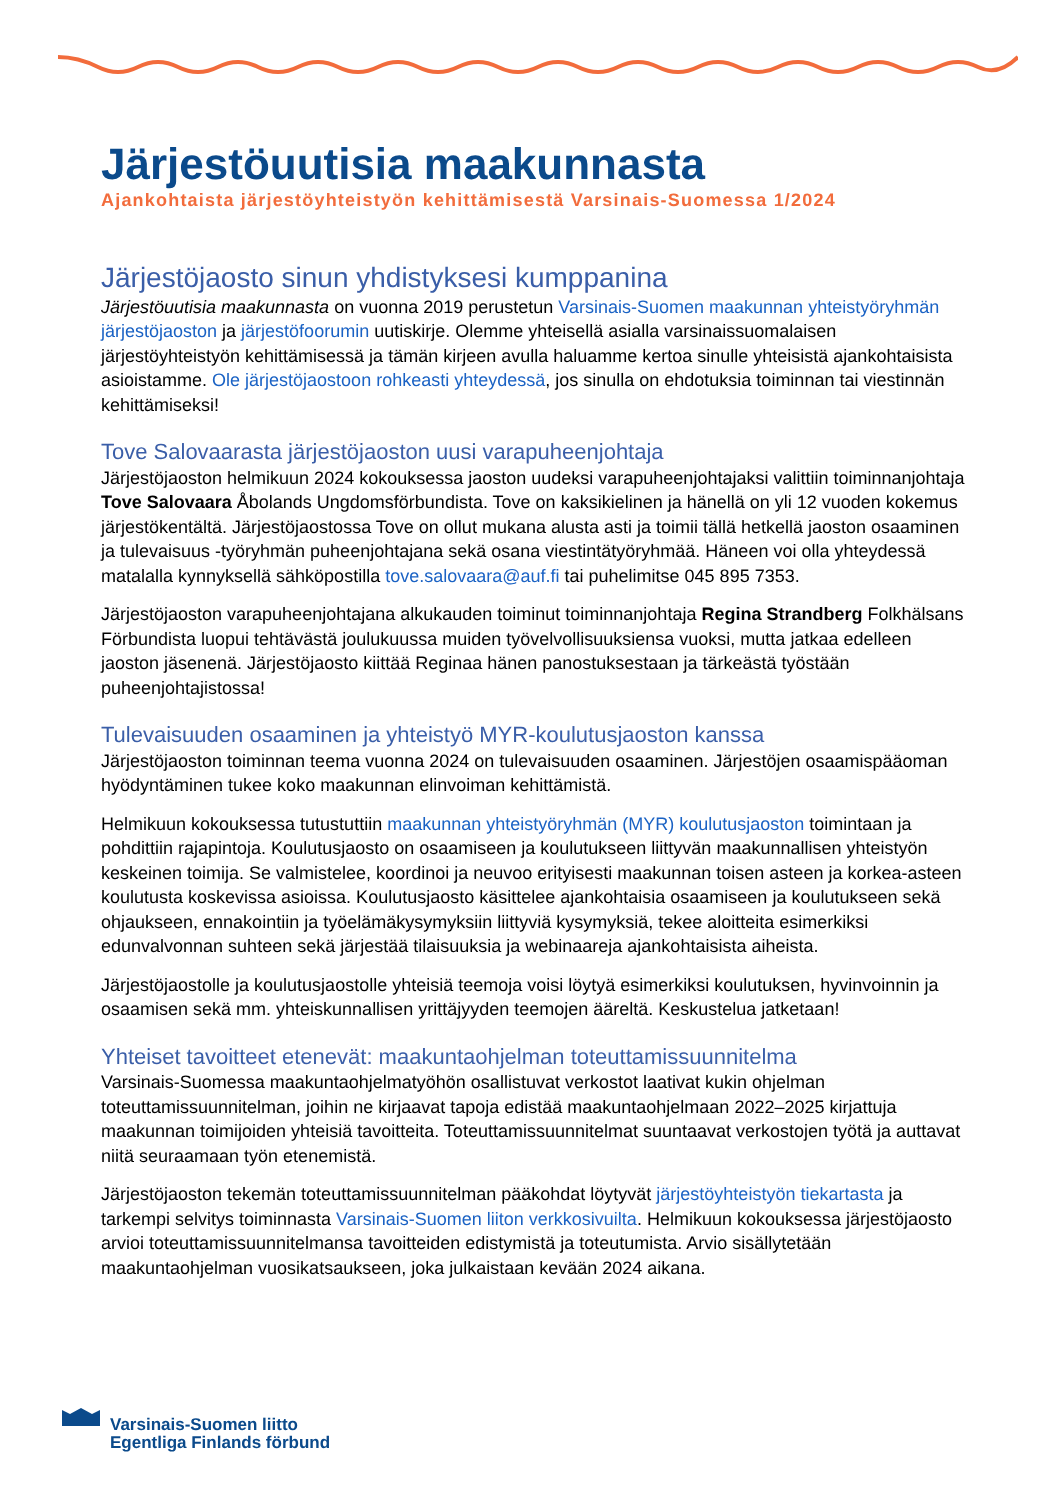Järjestöuutisia maakunnasta
Ajankohtaista järjestöyhteistyön kehittämisestä Varsinais-Suomessa 1/2024
Järjestöjaosto sinun yhdistyksesi kumppanina
Järjestöuutisia maakunnasta on vuonna 2019 perustetun Varsinais-Suomen maakunnan yhteistyöryhmän järjestöjaoston ja järjestöfoorumin uutiskirje. Olemme yhteisellä asialla varsinaissuomalaisen järjestöyhteistyön kehittämisessä ja tämän kirjeen avulla haluamme kertoa sinulle yhteisistä ajankohtaisista asioistamme. Ole järjestöjaostoon rohkeasti yhteydessä, jos sinulla on ehdotuksia toiminnan tai viestinnän kehittämiseksi!
Tove Salovaarasta järjestöjaoston uusi varapuheenjohtaja
Järjestöjaoston helmikuun 2024 kokouksessa jaoston uudeksi varapuheenjohtajaksi valittiin toiminnanjohtaja Tove Salovaara Åbolands Ungdomsförbundista. Tove on kaksikielinen ja hänellä on yli 12 vuoden kokemus järjestökentältä. Järjestöjaostossa Tove on ollut mukana alusta asti ja toimii tällä hetkellä jaoston osaaminen ja tulevaisuus -työryhmän puheenjohtajana sekä osana viestintätyöryhmää. Häneen voi olla yhteydessä matalalla kynnyksellä sähköpostilla tove.salovaara@auf.fi tai puhelimitse 045 895 7353.
Järjestöjaoston varapuheenjohtajana alkukauden toiminut toiminnanjohtaja Regina Strandberg Folkhälsans Förbundista luopui tehtävästä joulukuussa muiden työvelvollisuuksiensa vuoksi, mutta jatkaa edelleen jaoston jäsenenä. Järjestöjaosto kiittää Reginaa hänen panostuksestaan ja tärkeästä työstään puheenjohtajistossa!
Tulevaisuuden osaaminen ja yhteistyö MYR-koulutusjaoston kanssa
Järjestöjaoston toiminnan teema vuonna 2024 on tulevaisuuden osaaminen. Järjestöjen osaamispääoman hyödyntäminen tukee koko maakunnan elinvoiman kehittämistä.
Helmikuun kokouksessa tutustuttiin maakunnan yhteistyöryhmän (MYR) koulutusjaoston toimintaan ja pohdittiin rajapintoja. Koulutusjaosto on osaamiseen ja koulutukseen liittyvän maakunnallisen yhteistyön keskeinen toimija. Se valmistelee, koordinoi ja neuvoo erityisesti maakunnan toisen asteen ja korkea-asteen koulutusta koskevissa asioissa. Koulutusjaosto käsittelee ajankohtaisia osaamiseen ja koulutukseen sekä ohjaukseen, ennakointiin ja työelämäkysymyksiin liittyviä kysymyksiä, tekee aloitteita esimerkiksi edunvalvonnan suhteen sekä järjestää tilaisuuksia ja webinaareja ajankohtaisista aiheista.
Järjestöjaostolle ja koulutusjaostolle yhteisiä teemoja voisi löytyä esimerkiksi koulutuksen, hyvinvoinnin ja osaamisen sekä mm. yhteiskunnallisen yrittäjyyden teemojen ääreltä. Keskustelua jatketaan!
Yhteiset tavoitteet etenevät: maakuntaohjelman toteuttamissuunnitelma
Varsinais-Suomessa maakuntaohjelmatyöhön osallistuvat verkostot laativat kukin ohjelman toteuttamissuunnitelman, joihin ne kirjaavat tapoja edistää maakuntaohjelmaan 2022–2025 kirjattuja maakunnan toimijoiden yhteisiä tavoitteita. Toteuttamissuunnitelmat suuntaavat verkostojen työtä ja auttavat niitä seuraamaan työn etenemistä.
Järjestöjaoston tekemän toteuttamissuunnitelman pääkohdat löytyvät järjestöyhteistyön tiekartasta ja tarkempi selvitys toiminnasta Varsinais-Suomen liiton verkkosivuilta. Helmikuun kokouksessa järjestöjaosto arvioi toteuttamissuunnitelmansa tavoitteiden edistymistä ja toteutumista. Arvio sisällytetään maakuntaohjelman vuosikatsaukseen, joka julkaistaan kevään 2024 aikana.
Varsinais-Suomen liitto
Egentliga Finlands förbund